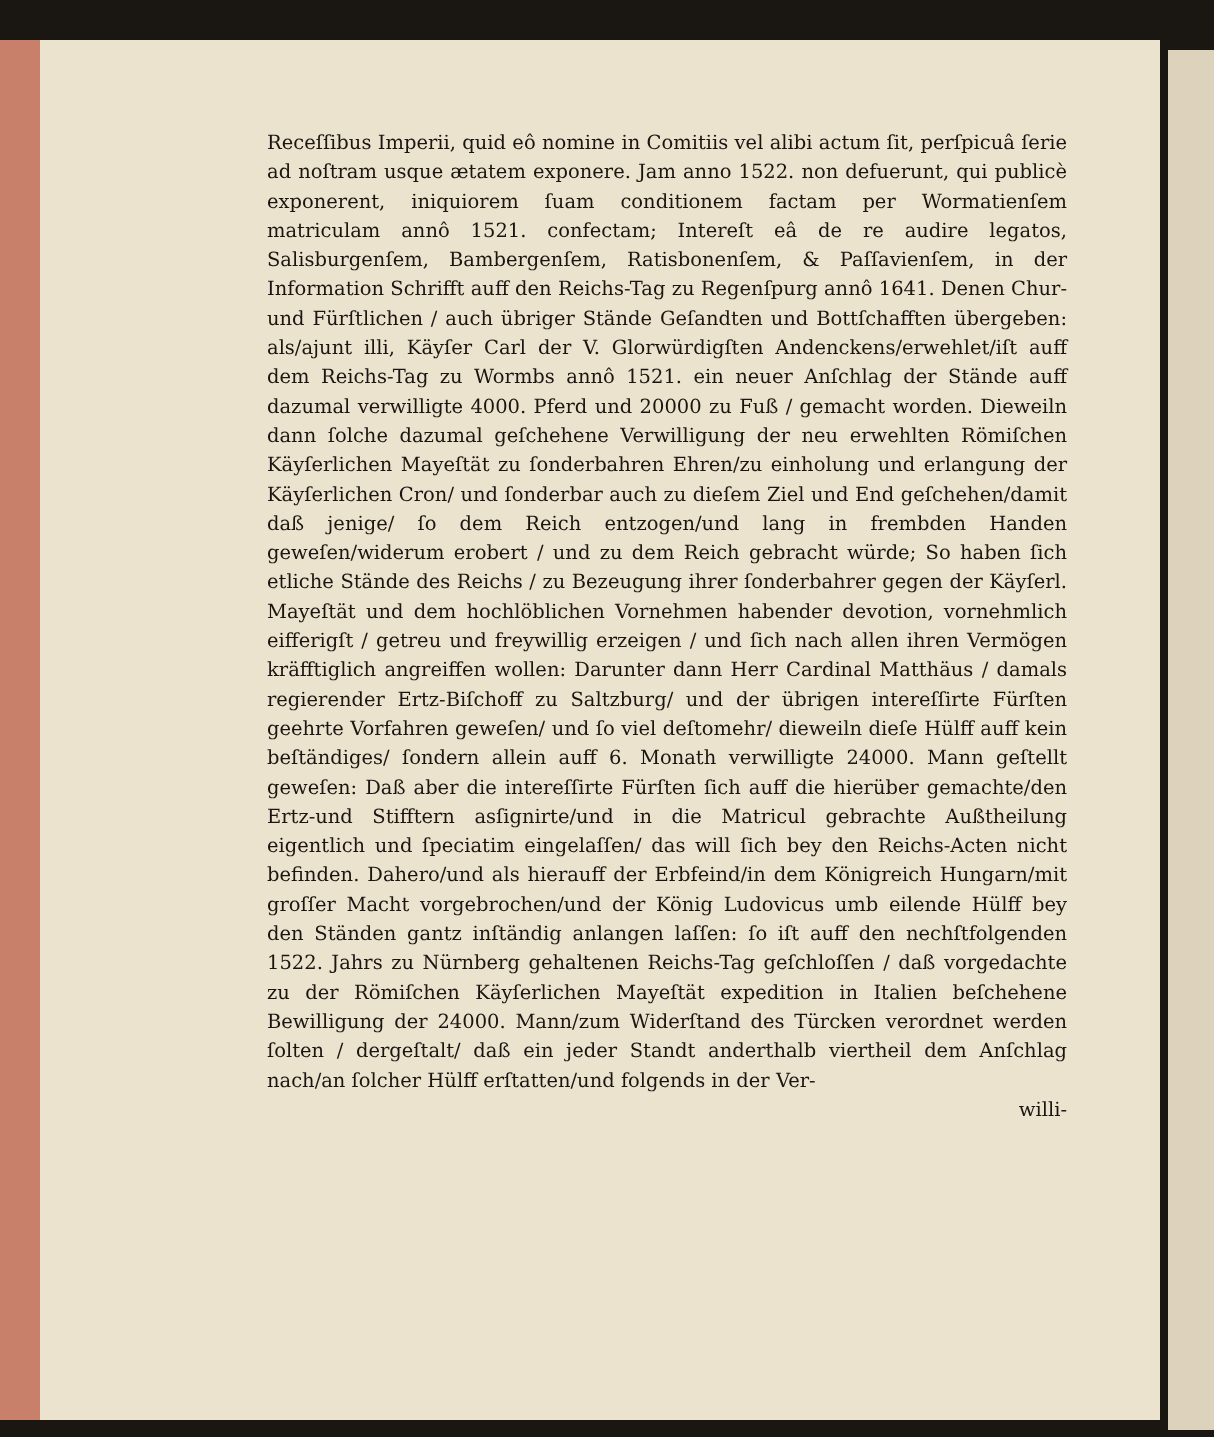Receſſibus Imperii, quid eô nomine in Comitiis vel alibi actum ſit, perſpicuâ ſerie ad noſtram usque ætatem exponere. Jam anno 1522. non defuerunt, qui publicè exponerent, iniquiorem ſuam conditionem factam per Wormatienſem matriculam annô 1521. confectam; Intereſt eâ de re audire legatos, Salisburgenſem, Bambergenſem, Ratisbonenſem, & Paſſavienſem, in der Information Schrifft auff den Reichs-Tag zu Regenſpurg annô 1641. Denen Chur-und Fürſtlichen / auch übriger Stände Geſandten und Bottſchafften übergeben: als/ajunt illi, Käyſer Carl der V. Glorwürdigſten Andenckens/erwehlet/iſt auff dem Reichs-Tag zu Wormbs annô 1521. ein neuer Anſchlag der Stände auff dazumal verwilligte 4000. Pferd und 20000 zu Fuß / gemacht worden. Dieweiln dann ſolche dazumal geſchehene Verwilligung der neu erwehlten Römiſchen Käyſerlichen Mayeſtät zu ſonderbahren Ehren/zu einholung und erlangung der Käyſerlichen Cron/ und ſonderbar auch zu dieſem Ziel und End geſchehen/damit daß jenige/ ſo dem Reich entzogen/und lang in frembden Handen geweſen/widerum erobert / und zu dem Reich gebracht würde; So haben ſich etliche Stände des Reichs / zu Bezeugung ihrer ſonderbahrer gegen der Käyſerl. Mayeſtät und dem hochlöblichen Vornehmen habender devotion, vornehmlich eifferigſt / getreu und freywillig erzeigen / und ſich nach allen ihren Vermögen kräfftiglich angreiffen wollen: Darunter dann Herr Cardinal Matthäus / damals regierender Ertz-Biſchoff zu Saltzburg/ und der übrigen intereſſirte Fürſten geehrte Vorfahren geweſen/ und ſo viel deſtomehr/ dieweiln dieſe Hülff auff kein beſtändiges/ ſondern allein auff 6. Monath verwilligte 24000. Mann geſtellt geweſen: Daß aber die intereſſirte Fürſten ſich auff die hierüber gemachte/den Ertz-und Stifftern asſignirte/und in die Matricul gebrachte Außtheilung eigentlich und ſpeciatim eingelaſſen/ das will ſich bey den Reichs-Acten nicht befinden. Dahero/und als hierauff der Erbfeind/in dem Königreich Hungarn/mit groſſer Macht vorgebrochen/und der König Ludovicus umb eilende Hülff bey den Ständen gantz inſtändig anlangen laſſen: ſo iſt auff den nechſtfolgenden 1522. Jahrs zu Nürnberg gehaltenen Reichs-Tag geſchloſſen / daß vorgedachte zu der Römiſchen Käyſerlichen Mayeſtät expedition in Italien beſchehene Bewilligung der 24000. Mann/zum Widerſtand des Türcken verordnet werden ſolten / dergeſtalt/ daß ein jeder Standt anderthalb viertheil dem Anſchlag nach/an ſolcher Hülff erſtatten/und folgends in der Ver-
willi-